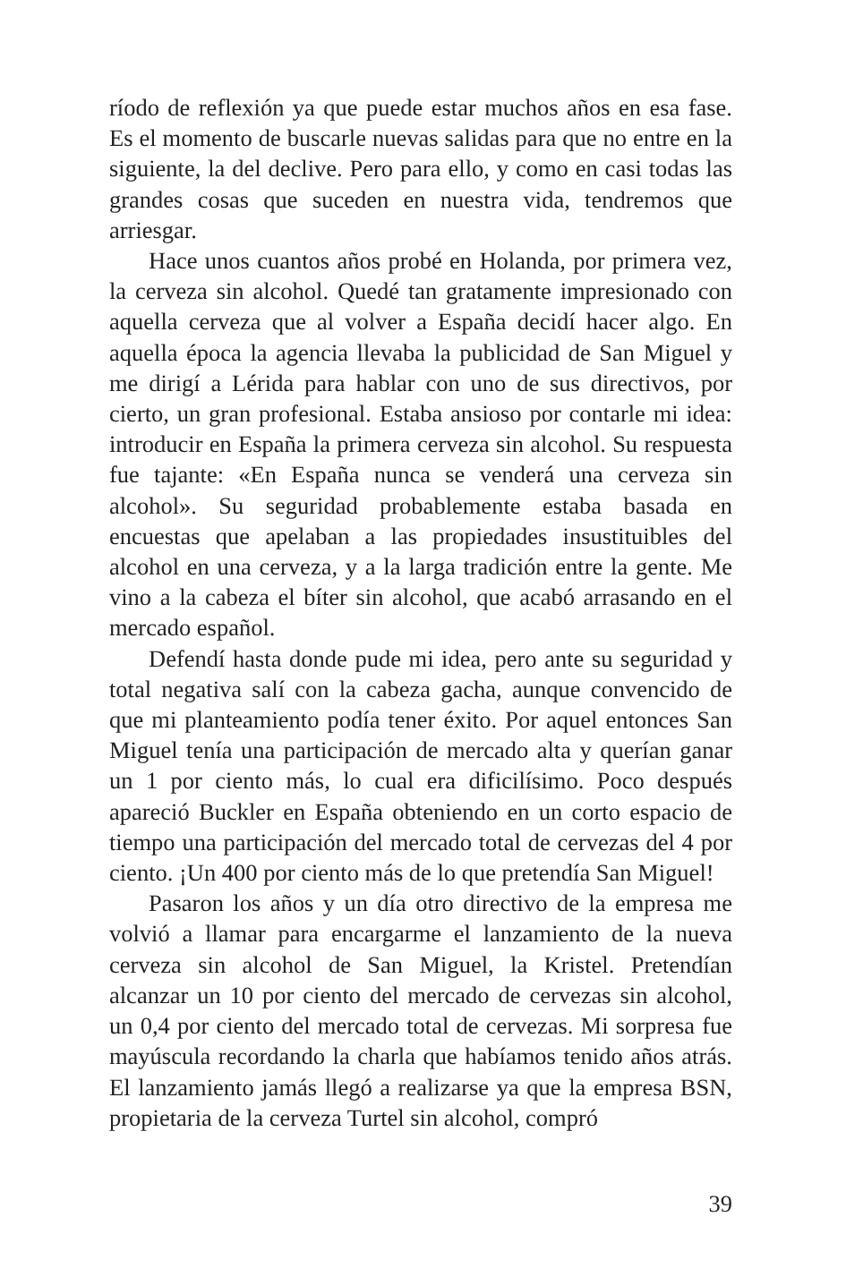ríodo de reflexión ya que puede estar muchos años en esa fase. Es el momento de buscarle nuevas salidas para que no entre en la siguiente, la del declive. Pero para ello, y como en casi todas las grandes cosas que suceden en nuestra vida, tendremos que arriesgar.
Hace unos cuantos años probé en Holanda, por primera vez, la cerveza sin alcohol. Quedé tan gratamente impresionado con aquella cerveza que al volver a España decidí hacer algo. En aquella época la agencia llevaba la publicidad de San Miguel y me dirigí a Lérida para hablar con uno de sus directivos, por cierto, un gran profesional. Estaba ansioso por contarle mi idea: introducir en España la primera cerveza sin alcohol. Su respuesta fue tajante: «En España nunca se venderá una cerveza sin alcohol». Su seguridad probablemente estaba basada en encuestas que apelaban a las propiedades insustituibles del alcohol en una cerveza, y a la larga tradición entre la gente. Me vino a la cabeza el bíter sin alcohol, que acabó arrasando en el mercado español.
Defendí hasta donde pude mi idea, pero ante su seguridad y total negativa salí con la cabeza gacha, aunque convencido de que mi planteamiento podía tener éxito. Por aquel entonces San Miguel tenía una participación de mercado alta y querían ganar un 1 por ciento más, lo cual era dificilísimo. Poco después apareció Buckler en España obteniendo en un corto espacio de tiempo una participación del mercado total de cervezas del 4 por ciento. ¡Un 400 por ciento más de lo que pretendía San Miguel!
Pasaron los años y un día otro directivo de la empresa me volvió a llamar para encargarme el lanzamiento de la nueva cerveza sin alcohol de San Miguel, la Kristel. Pretendían alcanzar un 10 por ciento del mercado de cervezas sin alcohol, un 0,4 por ciento del mercado total de cervezas. Mi sorpresa fue mayúscula recordando la charla que habíamos tenido años atrás. El lanzamiento jamás llegó a realizarse ya que la empresa BSN, propietaria de la cerveza Turtel sin alcohol, compró
39